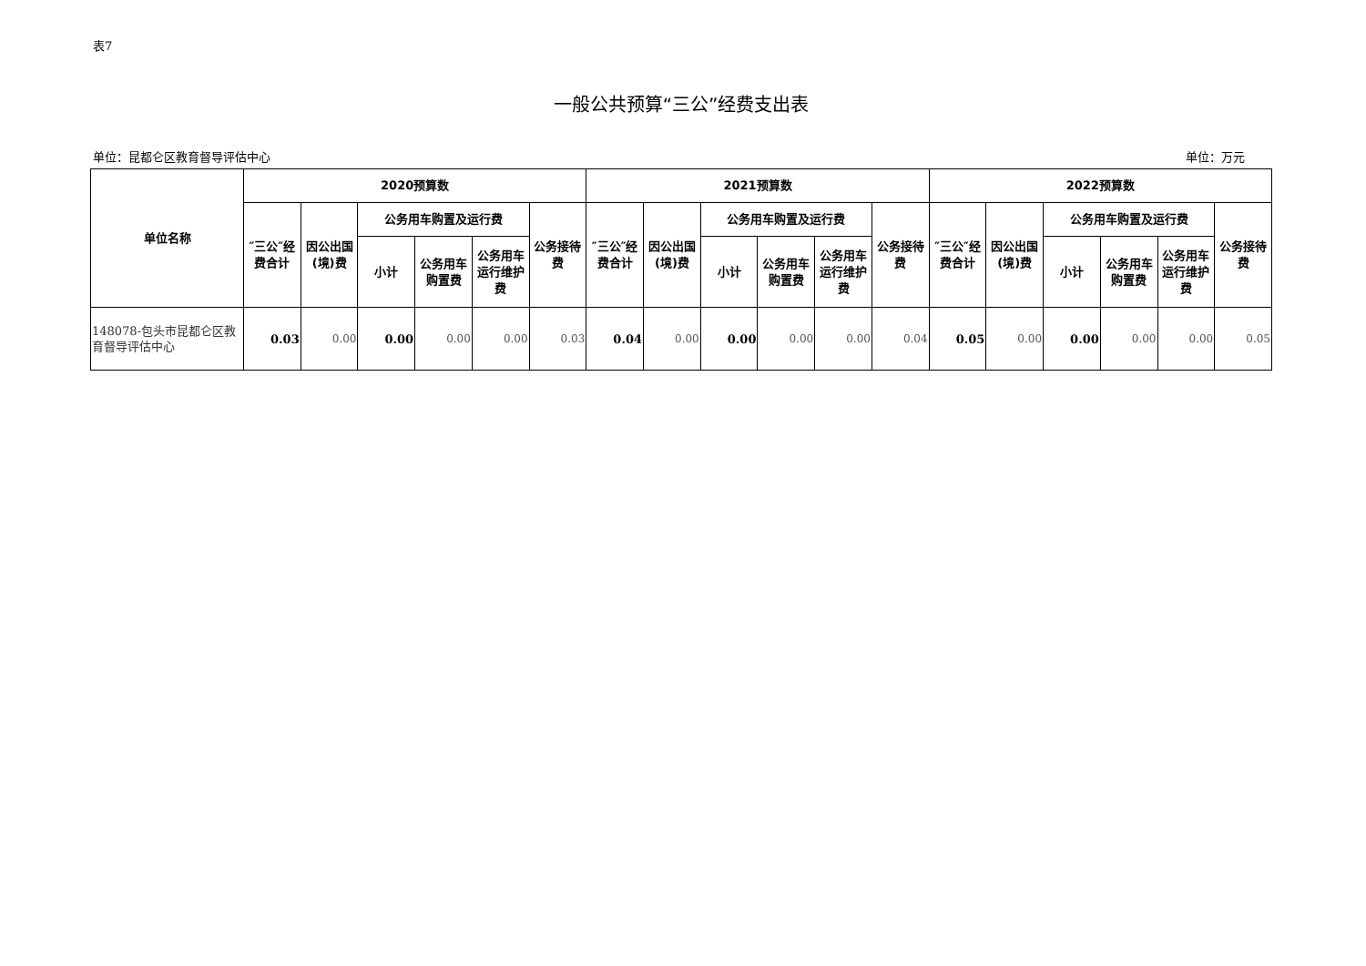表7
一般公共预算“三公”经费支出表
单位：昆都仑区教育督导评估中心 单位：万元
| 单位名称 | 2020预算数 | | | | | | 2021预算数 | | | | | | 2022预算数 | | | | | |
| --- | --- | --- | --- | --- | --- | --- | --- | --- | --- | --- | --- | --- | --- | --- | --- | --- | --- | --- |
| | ″三公″经费合计 | 因公出国(境)费 | 公务用车购置及运行费 | | | 公务接待费 | ″三公″经费合计 | 因公出国(境)费 | 公务用车购置及运行费 | | | 公务接待费 | ″三公″经费合计 | 因公出国(境)费 | 公务用车购置及运行费 | | | 公务接待费 |
| | | | 小计 | 公务用车购置费 | 公务用车运行维护费 | | | | 小计 | 公务用车购置费 | 公务用车运行维护费 | | | | 小计 | 公务用车购置费 | 公务用车运行维护费 | |
| 148078-包头市昆都仑区教育督导评估中心 | 0.03 | 0.00 | 0.00 | 0.00 | 0.00 | 0.03 | 0.04 | 0.00 | 0.00 | 0.00 | 0.00 | 0.04 | 0.05 | 0.00 | 0.00 | 0.00 | 0.00 | 0.05 |